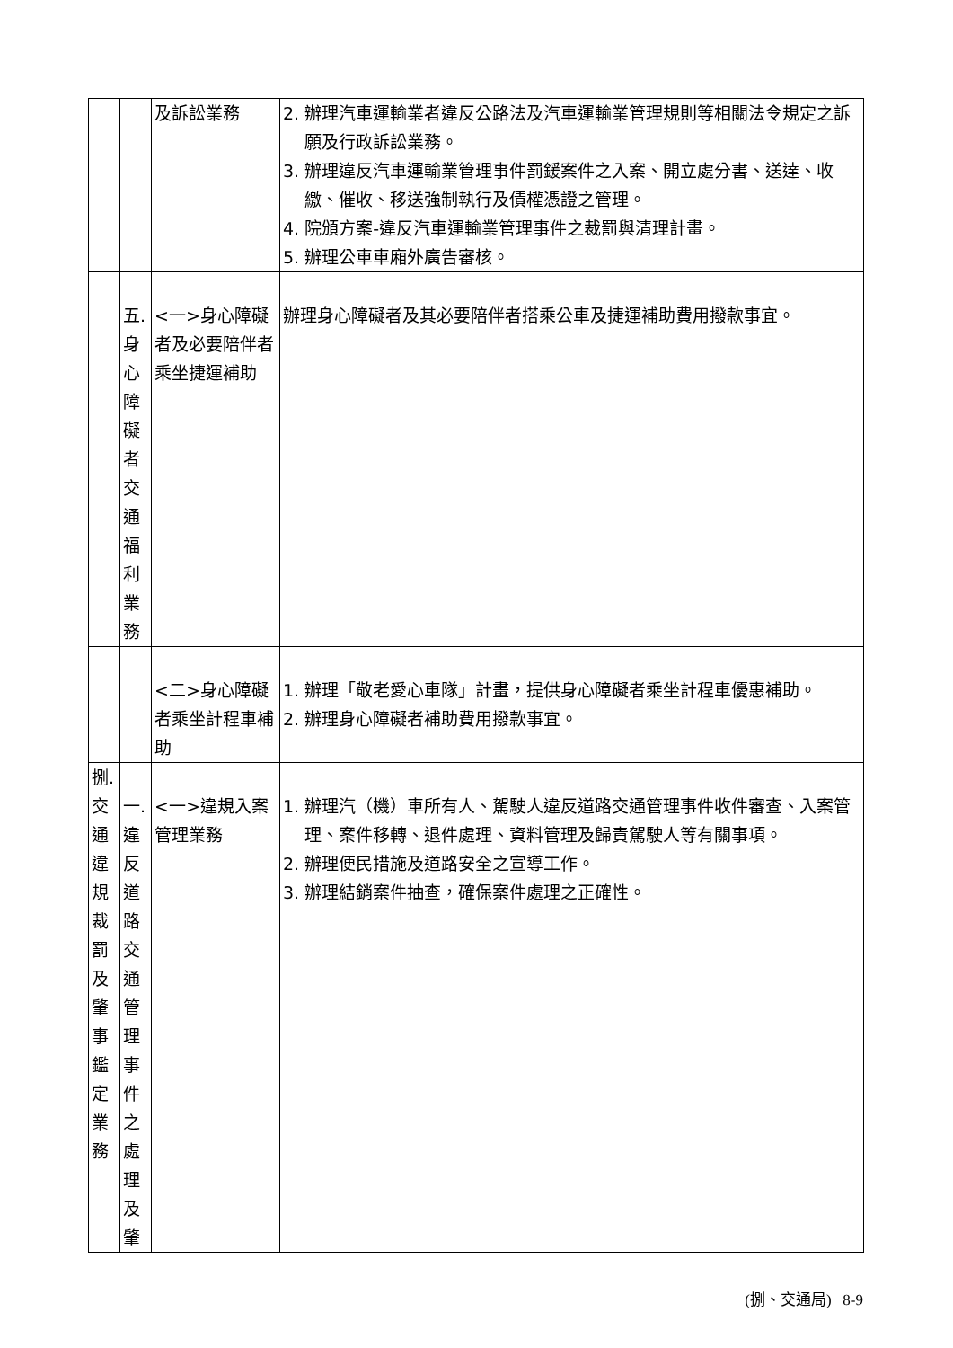| | | 及訴訟業務 | 2. 辦理汽車運輸業者違反公路法及汽車運輸業管理規則等相關法令規定之訴願及行政訴訟業務。 3. 辦理違反汽車運輸業管理事件罰鍰案件之入案、開立處分書、送達、收繳、催收、移送強制執行及債權憑證之管理。 4. 院頒方案-違反汽車運輸業管理事件之裁罰與清理計畫。 5. 辦理公車車廂外廣告審核。 |
| | 五. 身 心 障 礙 者 交 通 福 利 業 務 | <一>身心障礙者及必要陪伴者乘坐捷運補助 | 辦理身心障礙者及其必要陪伴者搭乘公車及捷運補助費用撥款事宜。 |
| | | <二>身心障礙者乘坐計程車補助 | 1. 辦理「敬老愛心車隊」計畫，提供身心障礙者乘坐計程車優惠補助。 2. 辦理身心障礙者補助費用撥款事宜。 |
| 捌. 交 通 違 規 裁 罰 及 肇 事 鑑 定 業 務 | 一. 違 反 道 路 交 通 管 理 事 件 之 處 理 及 肇 | <一>違規入案管理業務 | 1. 辦理汽（機）車所有人、駕駛人違反道路交通管理事件收件審查、入案管理、案件移轉、退件處理、資料管理及歸責駕駛人等有關事項。 2. 辦理便民措施及道路安全之宣導工作。 3. 辦理結銷案件抽查，確保案件處理之正確性。 |
(捌、交通局) 8-9